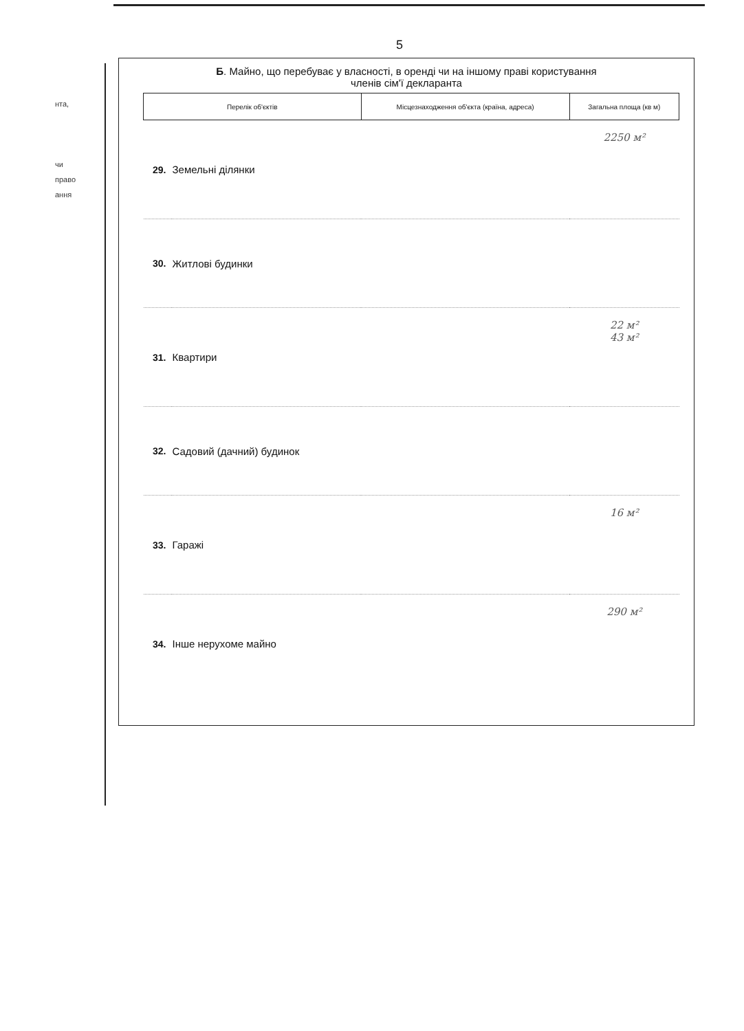нта,
чи
право
ання
5
Б. Майно, що перебуває у власності, в оренді чи на іншому праві користування
членів сім'ї декларанта
| Перелік об'єктів | | Місцезнаходження об'єкта (країна, адреса) | Загальна площа (кв м) |
| --- | --- | --- | --- |
| 29. | Земельні ділянки | | 2250 м² |
| 30. | Житлові будинки | | |
| 31. | Квартири | | 22 м² 43 м² |
| 32. | Садовий (дачний) будинок | | |
| 33. | Гаражі | | 16 м² |
| 34. | Інше нерухоме майно | | 290 м² |